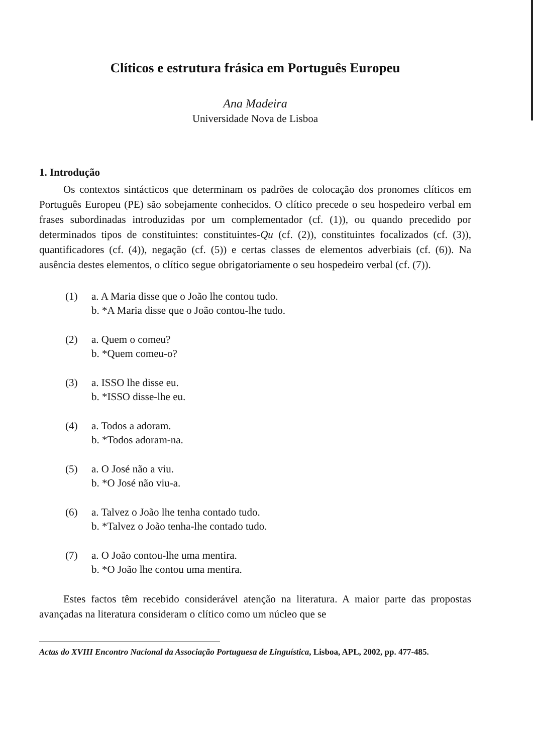Clíticos e estrutura frásica em Português Europeu
Ana Madeira
Universidade Nova de Lisboa
1. Introdução
Os contextos sintácticos que determinam os padrões de colocação dos pronomes clíticos em Português Europeu (PE) são sobejamente conhecidos. O clítico precede o seu hospedeiro verbal em frases subordinadas introduzidas por um complementador (cf. (1)), ou quando precedido por determinados tipos de constituintes: constituintes-Qu (cf. (2)), constituintes focalizados (cf. (3)), quantificadores (cf. (4)), negação (cf. (5)) e certas classes de elementos adverbiais (cf. (6)). Na ausência destes elementos, o clítico segue obrigatoriamente o seu hospedeiro verbal (cf. (7)).
(1) a. A Maria disse que o João lhe contou tudo.
b. *A Maria disse que o João contou-lhe tudo.
(2) a. Quem o comeu?
b. *Quem comeu-o?
(3) a. ISSO lhe disse eu.
b. *ISSO disse-lhe eu.
(4) a. Todos a adoram.
b. *Todos adoram-na.
(5) a. O José não a viu.
b. *O José não viu-a.
(6) a. Talvez o João lhe tenha contado tudo.
b. *Talvez o João tenha-lhe contado tudo.
(7) a. O João contou-lhe uma mentira.
b. *O João lhe contou uma mentira.
Estes factos têm recebido considerável atenção na literatura. A maior parte das propostas avançadas na literatura consideram o clítico como um núcleo que se
Actas do XVIII Encontro Nacional da Associação Portuguesa de Linguística, Lisboa, APL, 2002, pp. 477-485.